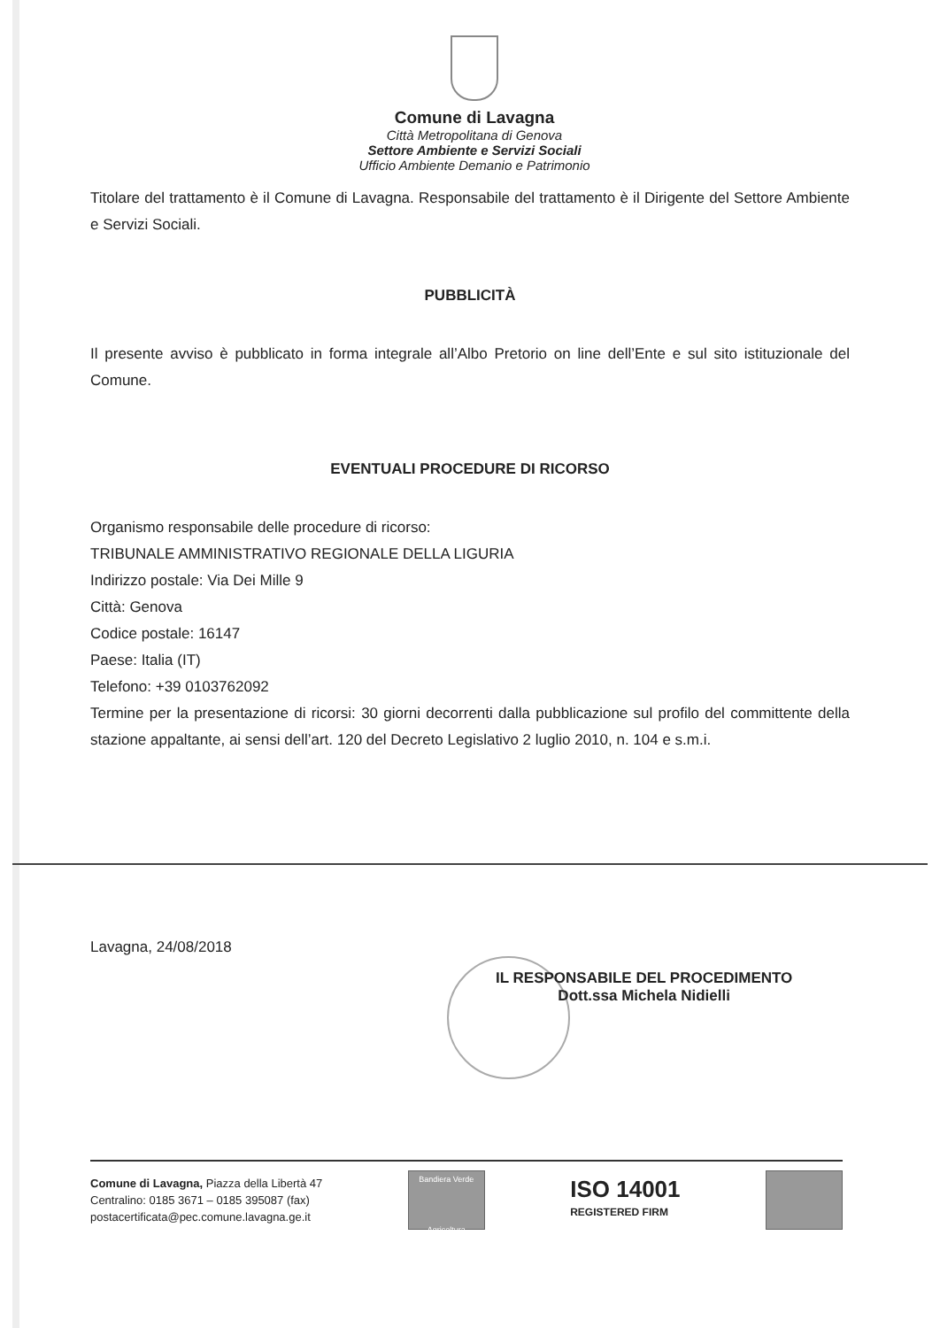Comune di Lavagna
Città Metropolitana di Genova
Settore Ambiente e Servizi Sociali
Ufficio Ambiente Demanio e Patrimonio
Titolare del trattamento è il Comune di Lavagna. Responsabile del trattamento è il Dirigente del Settore Ambiente e Servizi Sociali.
PUBBLICITÀ
Il presente avviso è pubblicato in forma integrale all’Albo Pretorio on line dell’Ente e sul sito istituzionale del Comune.
EVENTUALI PROCEDURE DI RICORSO
Organismo responsabile delle procedure di ricorso:
TRIBUNALE AMMINISTRATIVO REGIONALE DELLA LIGURIA
Indirizzo postale: Via Dei Mille 9
Città: Genova
Codice postale: 16147
Paese: Italia (IT)
Telefono: +39 0103762092
Termine per la presentazione di ricorsi: 30 giorni decorrenti dalla pubblicazione sul profilo del committente della stazione appaltante, ai sensi dell’art. 120 del Decreto Legislativo 2 luglio 2010, n. 104 e s.m.i.
Lavagna, 24/08/2018
IL RESPONSABILE DEL PROCEDIMENTO
Dott.ssa Michela Nidielli
Comune di Lavagna, Piazza della Libertà 47
Centralino: 0185 3671 – 0185 395087 (fax)
postacertificata@pec.comune.lavagna.ge.it
Bandiera Verde
Agricoltura
ISO 14001
REGISTERED FIRM